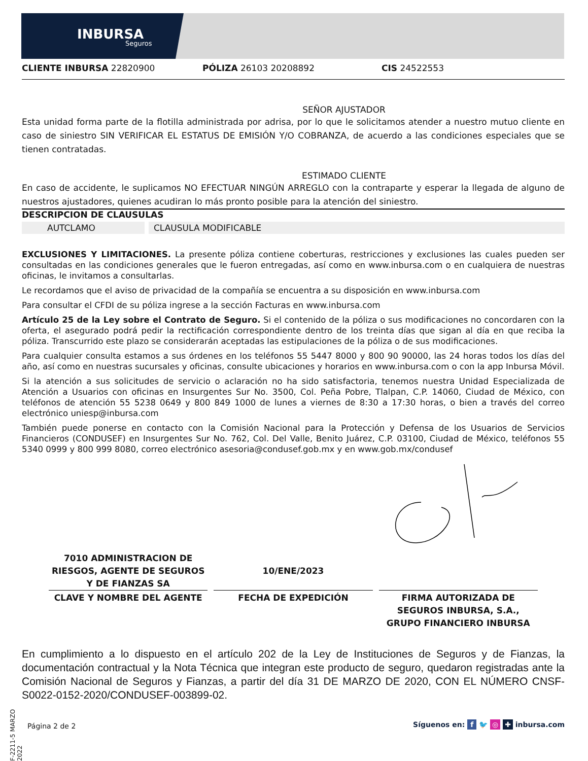INBURSA
Seguros
CLIENTE INBURSA 22820900 PÓLIZA 26103 20208892 CIS 24522553
SEÑOR AJUSTADOR
Esta unidad forma parte de la flotilla administrada por adrisa, por lo que le solicitamos atender a nuestro mutuo cliente en caso de siniestro SIN VERIFICAR EL ESTATUS DE EMISIÓN Y/O COBRANZA, de acuerdo a las condiciones especiales que se tienen contratadas.
ESTIMADO CLIENTE
En caso de accidente, le suplicamos NO EFECTUAR NINGÚN ARREGLO con la contraparte y esperar la llegada de alguno de nuestros ajustadores, quienes acudiran lo más pronto posible para la atención del siniestro.
DESCRIPCION DE CLAUSULAS
| AUTCLAMO | | CLAUSULA MODIFICABLE |
EXCLUSIONES Y LIMITACIONES. La presente póliza contiene coberturas, restricciones y exclusiones las cuales pueden ser consultadas en las condiciones generales que le fueron entregadas, así como en www.inbursa.com o en cualquiera de nuestras oficinas, le invitamos a consultarlas.
Le recordamos que el aviso de privacidad de la compañía se encuentra a su disposición en www.inbursa.com
Para consultar el CFDI de su póliza ingrese a la sección Facturas en www.inbursa.com
Artículo 25 de la Ley sobre el Contrato de Seguro. Si el contenido de la póliza o sus modificaciones no concordaren con la oferta, el asegurado podrá pedir la rectificación correspondiente dentro de los treinta días que sigan al día en que reciba la póliza. Transcurrido este plazo se considerarán aceptadas las estipulaciones de la póliza o de sus modificaciones.
Para cualquier consulta estamos a sus órdenes en los teléfonos 55 5447 8000 y 800 90 90000, las 24 horas todos los días del año, así como en nuestras sucursales y oficinas, consulte ubicaciones y horarios en www.inbursa.com o con la app Inbursa Móvil.
Si la atención a sus solicitudes de servicio o aclaración no ha sido satisfactoria, tenemos nuestra Unidad Especializada de Atención a Usuarios con oficinas en Insurgentes Sur No. 3500, Col. Peña Pobre, Tlalpan, C.P. 14060, Ciudad de México, con teléfonos de atención 55 5238 0649 y 800 849 1000 de lunes a viernes de 8:30 a 17:30 horas, o bien a través del correo electrónico uniesp@inbursa.com
También puede ponerse en contacto con la Comisión Nacional para la Protección y Defensa de los Usuarios de Servicios Financieros (CONDUSEF) en Insurgentes Sur No. 762, Col. Del Valle, Benito Juárez, C.P. 03100, Ciudad de México, teléfonos 55 5340 0999 y 800 999 8080, correo electrónico asesoria@condusef.gob.mx y en www.gob.mx/condusef
7010 ADMINISTRACION DE RIESGOS, AGENTE DE SEGUROS Y DE FIANZAS SA
CLAVE Y NOMBRE DEL AGENTE
10/ENE/2023
FECHA DE EXPEDICIÓN
FIRMA AUTORIZADA DE SEGUROS INBURSA, S.A., GRUPO FINANCIERO INBURSA
F-2211-5 MARZO 2022
En cumplimiento a lo dispuesto en el artículo 202 de la Ley de Instituciones de Seguros y de Fianzas, la documentación contractual y la Nota Técnica que integran este producto de seguro, quedaron registradas ante la Comisión Nacional de Seguros y Fianzas, a partir del día 31 DE MARZO DE 2020, CON EL NÚMERO CNSF-S0022-0152-2020/CONDUSEF-003899-02.
Página 2 de 2
Síguenos en: f 🐦 ◎ ✚ inbursa.com